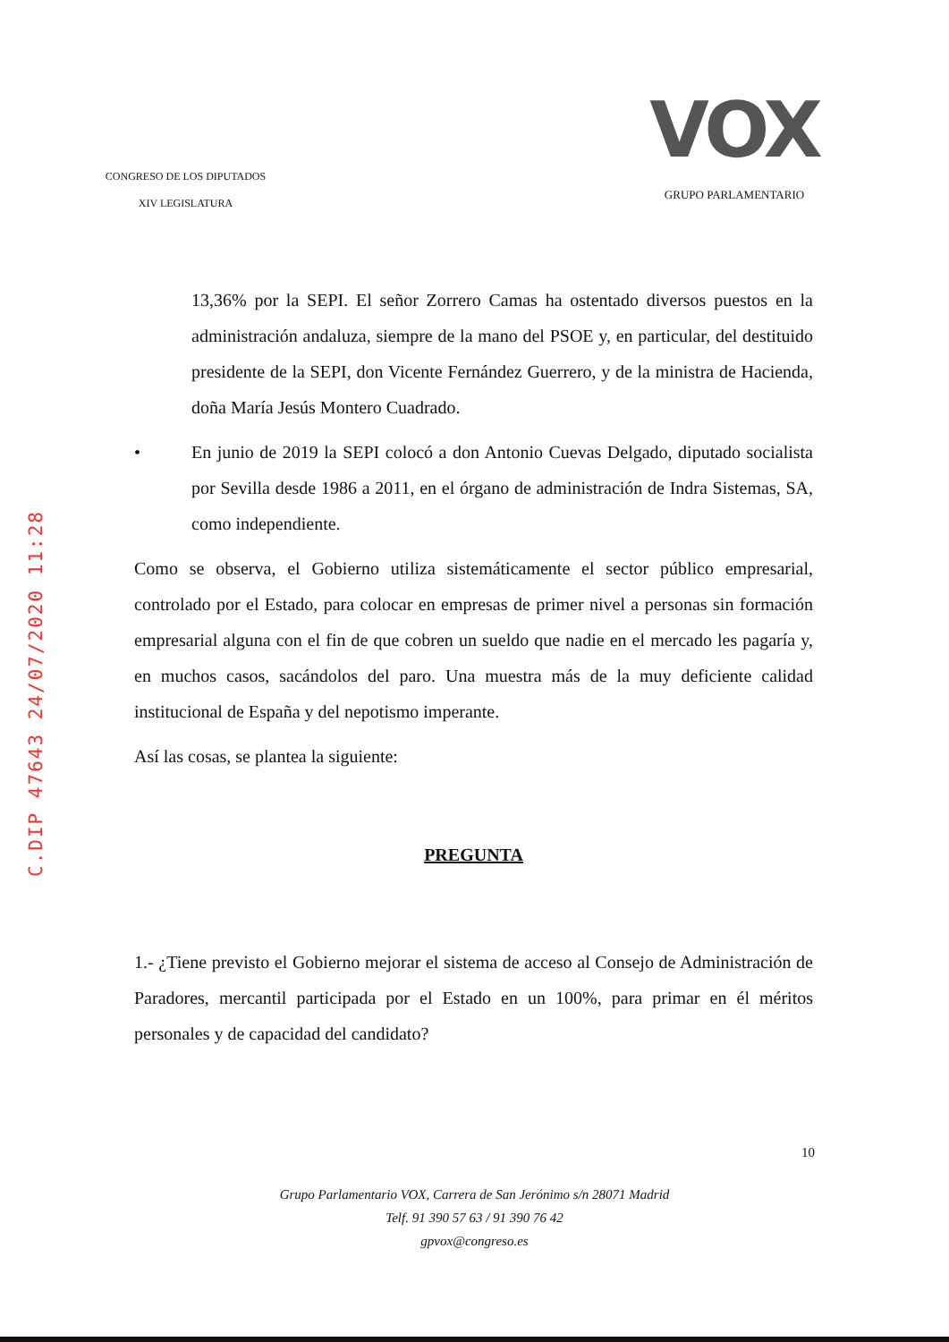CONGRESO DE LOS DIPUTADOS
XIV LEGISLATURA
VOX
GRUPO PARLAMENTARIO
13,36% por la SEPI. El señor Zorrero Camas ha ostentado diversos puestos en la administración andaluza, siempre de la mano del PSOE y, en particular, del destituido presidente de la SEPI, don Vicente Fernández Guerrero, y de la ministra de Hacienda, doña María Jesús Montero Cuadrado.
• En junio de 2019 la SEPI colocó a don Antonio Cuevas Delgado, diputado socialista por Sevilla desde 1986 a 2011, en el órgano de administración de Indra Sistemas, SA, como independiente.
Como se observa, el Gobierno utiliza sistemáticamente el sector público empresarial, controlado por el Estado, para colocar en empresas de primer nivel a personas sin formación empresarial alguna con el fin de que cobren un sueldo que nadie en el mercado les pagaría y, en muchos casos, sacándolos del paro. Una muestra más de la muy deficiente calidad institucional de España y del nepotismo imperante.
Así las cosas, se plantea la siguiente:
PREGUNTA
1.- ¿Tiene previsto el Gobierno mejorar el sistema de acceso al Consejo de Administración de Paradores, mercantil participada por el Estado en un 100%, para primar en él méritos personales y de capacidad del candidato?
10
Grupo Parlamentario VOX, Carrera de San Jerónimo s/n 28071 Madrid
Telf. 91 390 57 63 / 91 390 76 42
gpvox@congreso.es
C.DIP 47643 24/07/2020 11:28